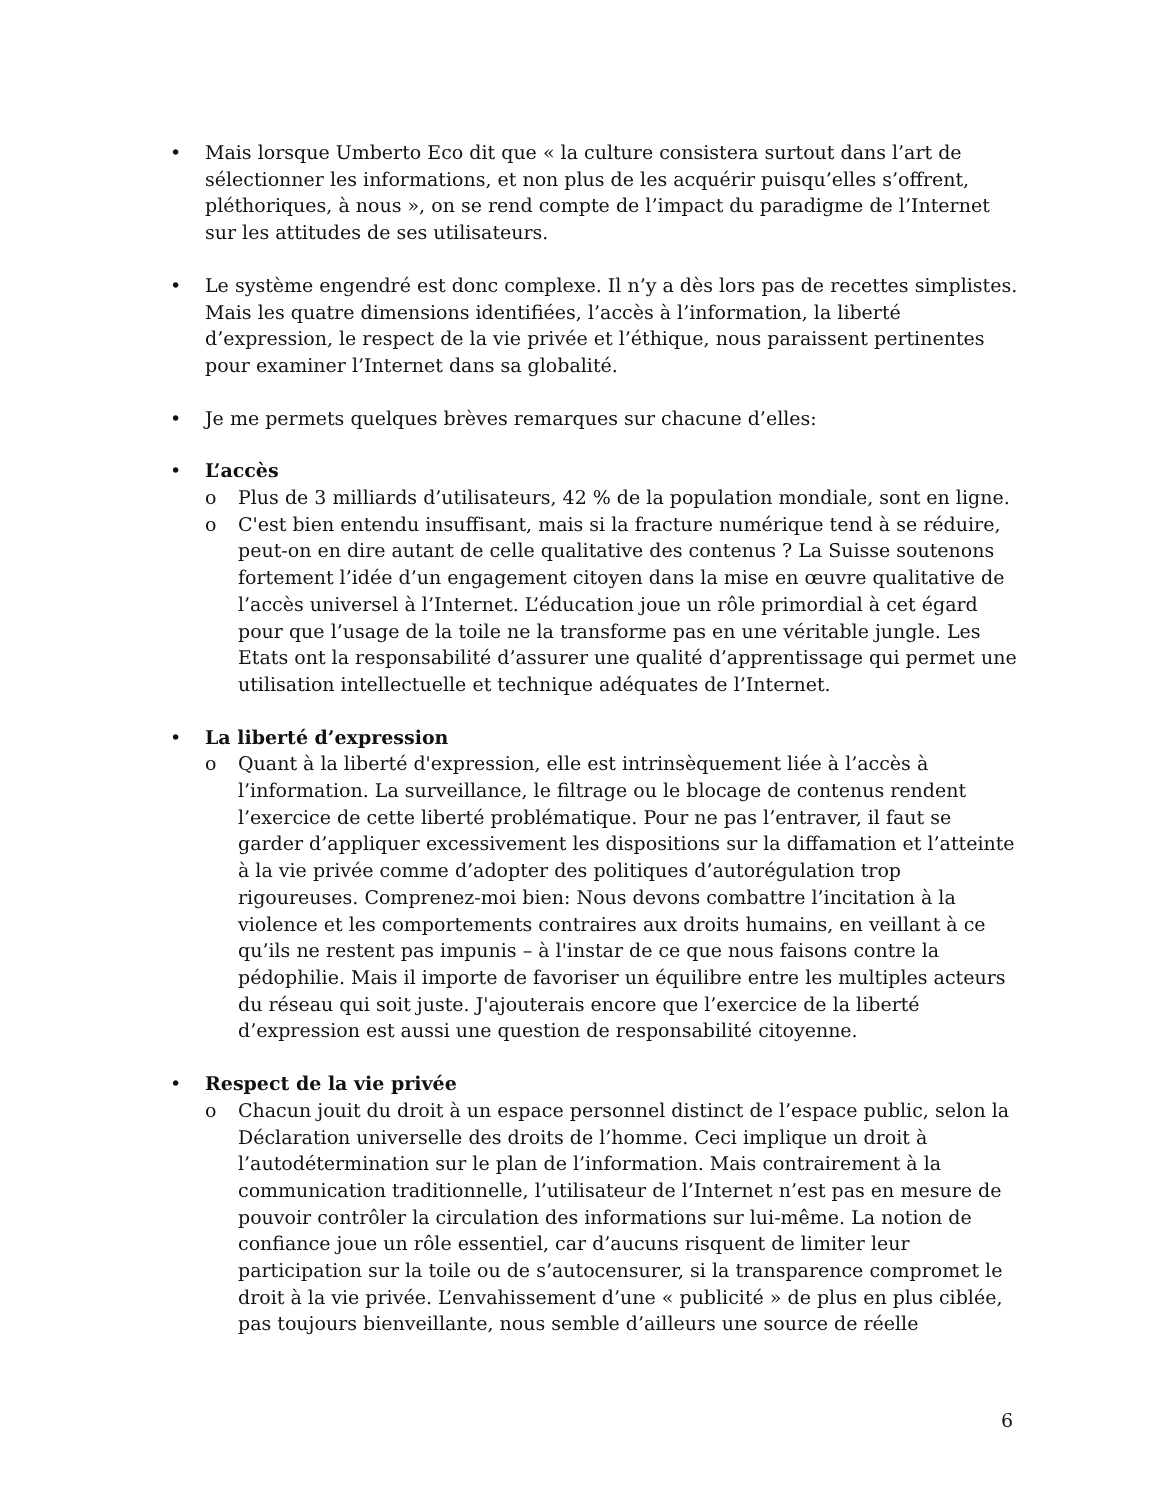• Mais lorsque Umberto Eco dit que « la culture consistera surtout dans l’art de sélectionner les informations, et non plus de les acquérir puisqu’elles s’offrent, pléthoriques, à nous », on se rend compte de l’impact du paradigme de l’Internet sur les attitudes de ses utilisateurs.
• Le système engendré est donc complexe. Il n’y a dès lors pas de recettes simplistes. Mais les quatre dimensions identifiées, l’accès à l’information, la liberté d’expression, le respect de la vie privée et l’éthique, nous paraissent pertinentes pour examiner l’Internet dans sa globalité.
• Je me permets quelques brèves remarques sur chacune d’elles:
• L’accès
o Plus de 3 milliards d’utilisateurs, 42 % de la population mondiale, sont en ligne.
o C'est bien entendu insuffisant, mais si la fracture numérique tend à se réduire, peut-on en dire autant de celle qualitative des contenus ? La Suisse soutenons fortement l’idée d’un engagement citoyen dans la mise en œuvre qualitative de l’accès universel à l’Internet. L’éducation joue un rôle primordial à cet égard pour que l’usage de la toile ne la transforme pas en une véritable jungle. Les Etats ont la responsabilité d’assurer une qualité d’apprentissage qui permet une utilisation intellectuelle et technique adéquates de l’Internet.
• La liberté d’expression
o Quant à la liberté d'expression, elle est intrinsèquement liée à l’accès à l’information. La surveillance, le filtrage ou le blocage de contenus rendent l’exercice de cette liberté problématique. Pour ne pas l’entraver, il faut se garder d’appliquer excessivement les dispositions sur la diffamation et l’atteinte à la vie privée comme d’adopter des politiques d’autorégulation trop rigoureuses. Comprenez-moi bien: Nous devons combattre l’incitation à la violence et les comportements contraires aux droits humains, en veillant à ce qu’ils ne restent pas impunis – à l'instar de ce que nous faisons contre la pédophilie. Mais il importe de favoriser un équilibre entre les multiples acteurs du réseau qui soit juste. J'ajouterais encore que l’exercice de la liberté d’expression est aussi une question de responsabilité citoyenne.
• Respect de la vie privée
o Chacun jouit du droit à un espace personnel distinct de l’espace public, selon la Déclaration universelle des droits de l’homme. Ceci implique un droit à l’autodétermination sur le plan de l’information. Mais contrairement à la communication traditionnelle, l’utilisateur de l’Internet n’est pas en mesure de pouvoir contrôler la circulation des informations sur lui-même. La notion de confiance joue un rôle essentiel, car d’aucuns risquent de limiter leur participation sur la toile ou de s’autocensurer, si la transparence compromet le droit à la vie privée. L’envahissement d’une « publicité » de plus en plus ciblée, pas toujours bienveillante, nous semble d’ailleurs une source de réelle
6